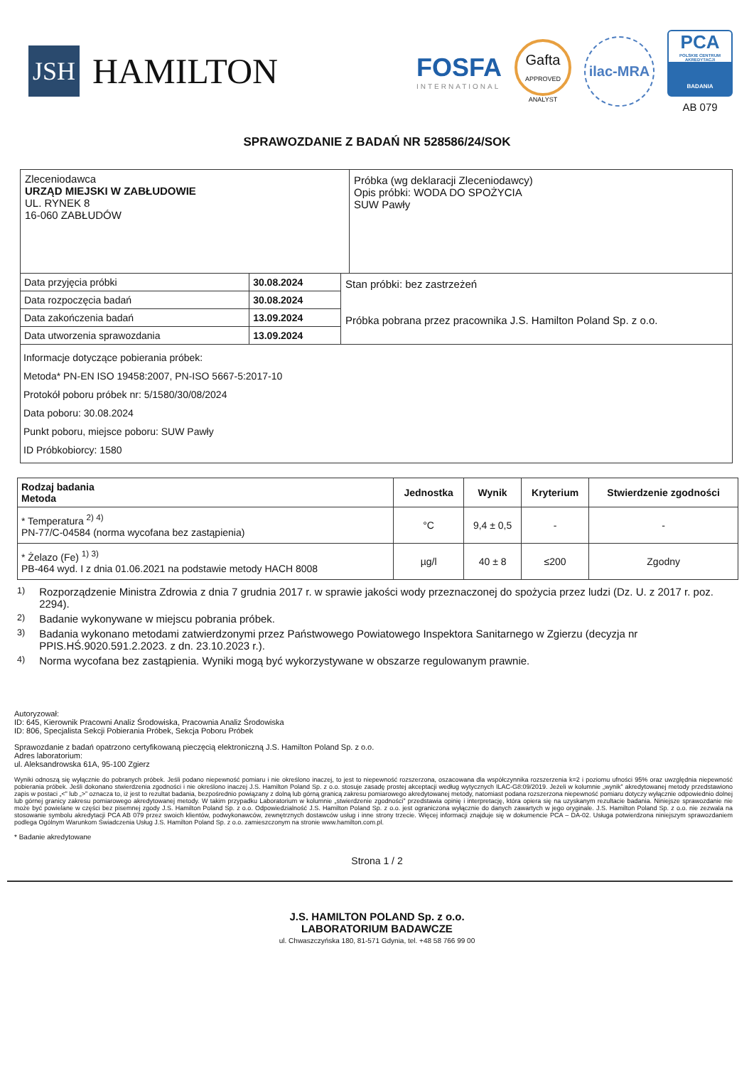JSH
HAMILTON
FOSFA
INTERNATIONAL
Gafta
APPROVED
ANALYST
ilac-MRA
PCA
POLSKIE CENTRUM AKREDYTACJI
BADANIA
AB 079
SPRAWOZDANIE Z BADAŃ NR 528586/24/SOK
Zleceniodawca
URZĄD MIEJSKI W ZABŁUDOWIE
UL. RYNEK 8
16-060 ZABŁUDÓW
Próbka (wg deklaracji Zleceniodawcy)
Opis próbki: WODA DO SPOŻYCIA
SUW Pawły
| Data przyjęcia próbki | 30.08.2024 |
| Data rozpoczęcia badań | 30.08.2024 |
| Data zakończenia badań | 13.09.2024 |
| Data utworzenia sprawozdania | 13.09.2024 |
Stan próbki: bez zastrzeżeń
Próbka pobrana przez pracownika J.S. Hamilton Poland Sp. z o.o.
Informacje dotyczące pobierania próbek:
Metoda* PN-EN ISO 19458:2007, PN-ISO 5667-5:2017-10
Protokół poboru próbek nr: 5/1580/30/08/2024
Data poboru: 30.08.2024
Punkt poboru, miejsce poboru: SUW Pawły
ID Próbkobiorcy: 1580
| Rodzaj badania Metoda | Jednostka | Wynik | Kryterium | Stwierdzenie zgodności |
| --- | --- | --- | --- | --- |
| * Temperatura <sup>2) 4)</sup> PN-77/C-04584 (norma wycofana bez zastąpienia) | °C | 9,4 ± 0,5 | - | - |
| * Żelazo (Fe) <sup>1) 3)</sup> PB-464 wyd. I z dnia 01.06.2021 na podstawie metody HACH 8008 | µg/l | 40 ± 8 | ≤200 | Zgodny |
<sup>1)</sup> Rozporządzenie Ministra Zdrowia z dnia 7 grudnia 2017 r. w sprawie jakości wody przeznaczonej do spożycia przez ludzi (Dz. U. z 2017 r. poz. 2294).
<sup>2)</sup> Badanie wykonywane w miejscu pobrania próbek.
<sup>3)</sup> Badania wykonano metodami zatwierdzonymi przez Państwowego Powiatowego Inspektora Sanitarnego w Zgierzu (decyzja nr PPIS.HŚ.9020.591.2.2023. z dn. 23.10.2023 r.).
<sup>4)</sup> Norma wycofana bez zastąpienia. Wyniki mogą być wykorzystywane w obszarze regulowanym prawnie.
Autoryzował:
ID: 645, Kierownik Pracowni Analiz Środowiska, Pracownia Analiz Środowiska
ID: 806, Specjalista Sekcji Pobierania Próbek, Sekcja Poboru Próbek
Sprawozdanie z badań opatrzono certyfikowaną pieczęcią elektroniczną J.S. Hamilton Poland Sp. z o.o.
Adres laboratorium:
ul. Aleksandrowska 61A, 95-100 Zgierz
Wyniki odnoszą się wyłącznie do pobranych próbek. Jeśli podano niepewność pomiaru i nie określono inaczej, to jest to niepewność rozszerzona, oszacowana dla współczynnika rozszerzenia k=2 i poziomu ufności 95% oraz uwzględnia niepewność pobierania próbek. Jeśli dokonano stwierdzenia zgodności i nie określono inaczej J.S. Hamilton Poland Sp. z o.o. stosuje zasadę prostej akceptacji według wytycznych ILAC-G8:09/2019. Jeżeli w kolumnie „wynik” akredytowanej metody przedstawiono zapis w postaci „<” lub „>” oznacza to, iż jest to rezultat badania, bezpośrednio powiązany z dolną lub górną granicą zakresu pomiarowego akredytowanej metody, natomiast podana rozszerzona niepewność pomiaru dotyczy wyłącznie odpowiednio dolnej lub górnej granicy zakresu pomiarowego akredytowanej metody. W takim przypadku Laboratorium w kolumnie „stwierdzenie zgodności” przedstawia opinię i interpretację, która opiera się na uzyskanym rezultacie badania. Niniejsze sprawozdanie nie może być powielane w części bez pisemnej zgody J.S. Hamilton Poland Sp. z o.o. Odpowiedzialność J.S. Hamilton Poland Sp. z o.o. jest ograniczona wyłącznie do danych zawartych w jego oryginale. J.S. Hamilton Poland Sp. z o.o. nie zezwala na stosowanie symbolu akredytacji PCA AB 079 przez swoich klientów, podwykonawców, zewnętrznych dostawców usług i inne strony trzecie. Więcej informacji znajduje się w dokumencie PCA – DA-02. Usługa potwierdzona niniejszym sprawozdaniem podlega Ogólnym Warunkom Świadczenia Usług J.S. Hamilton Poland Sp. z o.o. zamieszczonym na stronie www.hamilton.com.pl.
* Badanie akredytowane
Strona 1 / 2
J.S. HAMILTON POLAND Sp. z o.o.
LABORATORIUM BADAWCZE
ul. Chwaszczyńska 180, 81-571 Gdynia, tel. +48 58 766 99 00